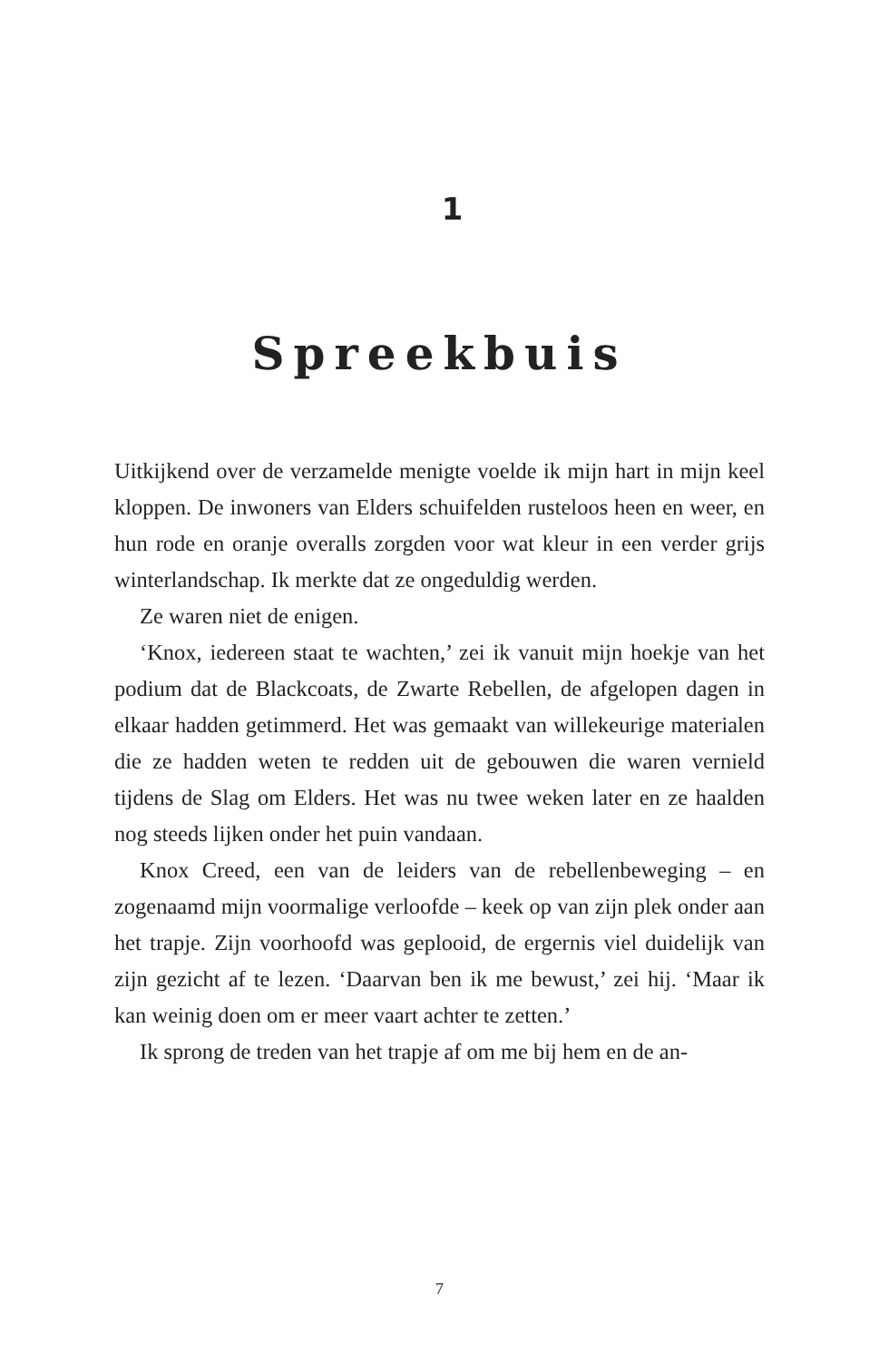1
Spreekbuis
Uitkijkend over de verzamelde menigte voelde ik mijn hart in mijn keel kloppen. De inwoners van Elders schuifelden ruste­loos heen en weer, en hun rode en oranje overalls zorgden voor wat kleur in een verder grijs winterlandschap. Ik merkte dat ze ongeduldig werden.
Ze waren niet de enigen.
‘Knox, iedereen staat te wachten,’ zei ik vanuit mijn hoekje van het podium dat de Blackcoats, de Zwarte Rebellen, de afge­lopen dagen in elkaar hadden getimmerd. Het was gemaakt van willekeurige materialen die ze hadden weten te redden uit de ge­bouwen die waren vernield tijdens de Slag om Elders. Het was nu twee weken later en ze haalden nog steeds lijken onder het puin vandaan.
Knox Creed, een van de leiders van de rebellenbeweging – en zogenaamd mijn voormalige verloofde – keek op van zijn plek onder aan het trapje. Zijn voorhoofd was geplooid, de ergernis viel duidelijk van zijn gezicht af te lezen. ‘Daarvan ben ik me be­wust,’ zei hij. ‘Maar ik kan weinig doen om er meer vaart achter te zetten.’
Ik sprong de treden van het trapje af om me bij hem en de an-
7